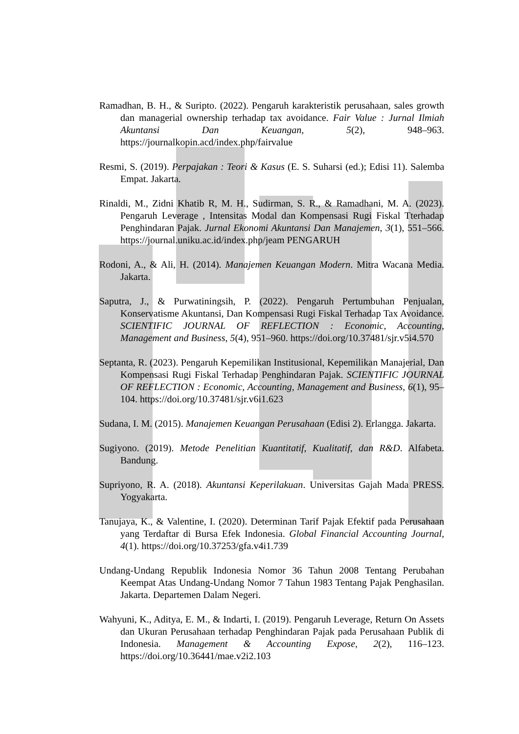Ramadhan, B. H., & Suripto. (2022). Pengaruh karakteristik perusahaan, sales growth dan managerial ownership terhadap tax avoidance. Fair Value : Jurnal Ilmiah Akuntansi Dan Keuangan, 5(2), 948–963. https://journalkopin.acd/index.php/fairvalue
Resmi, S. (2019). Perpajakan : Teori & Kasus (E. S. Suharsi (ed.); Edisi 11). Salemba Empat. Jakarta.
Rinaldi, M., Zidni Khatib R, M. H., Sudirman, S. R., & Ramadhani, M. A. (2023). Pengaruh Leverage , Intensitas Modal dan Kompensasi Rugi Fiskal Tterhadap Penghindaran Pajak. Jurnal Ekonomi Akuntansi Dan Manajemen, 3(1), 551–566. https://journal.uniku.ac.id/index.php/jeam PENGARUH
Rodoni, A., & Ali, H. (2014). Manajemen Keuangan Modern. Mitra Wacana Media. Jakarta.
Saputra, J., & Purwatiningsih, P. (2022). Pengaruh Pertumbuhan Penjualan, Konservatisme Akuntansi, Dan Kompensasi Rugi Fiskal Terhadap Tax Avoidance. SCIENTIFIC JOURNAL OF REFLECTION : Economic, Accounting, Management and Business, 5(4), 951–960. https://doi.org/10.37481/sjr.v5i4.570
Septanta, R. (2023). Pengaruh Kepemilikan Institusional, Kepemilikan Manajerial, Dan Kompensasi Rugi Fiskal Terhadap Penghindaran Pajak. SCIENTIFIC JOURNAL OF REFLECTION : Economic, Accounting, Management and Business, 6(1), 95–104. https://doi.org/10.37481/sjr.v6i1.623
Sudana, I. M. (2015). Manajemen Keuangan Perusahaan (Edisi 2). Erlangga. Jakarta.
Sugiyono. (2019). Metode Penelitian Kuantitatif, Kualitatif, dan R&D. Alfabeta. Bandung.
Supriyono, R. A. (2018). Akuntansi Keperilakuan. Universitas Gajah Mada PRESS. Yogyakarta.
Tanujaya, K., & Valentine, I. (2020). Determinan Tarif Pajak Efektif pada Perusahaan yang Terdaftar di Bursa Efek Indonesia. Global Financial Accounting Journal, 4(1). https://doi.org/10.37253/gfa.v4i1.739
Undang-Undang Republik Indonesia Nomor 36 Tahun 2008 Tentang Perubahan Keempat Atas Undang-Undang Nomor 7 Tahun 1983 Tentang Pajak Penghasilan. Jakarta. Departemen Dalam Negeri.
Wahyuni, K., Aditya, E. M., & Indarti, I. (2019). Pengaruh Leverage, Return On Assets dan Ukuran Perusahaan terhadap Penghindaran Pajak pada Perusahaan Publik di Indonesia. Management & Accounting Expose, 2(2), 116–123. https://doi.org/10.36441/mae.v2i2.103